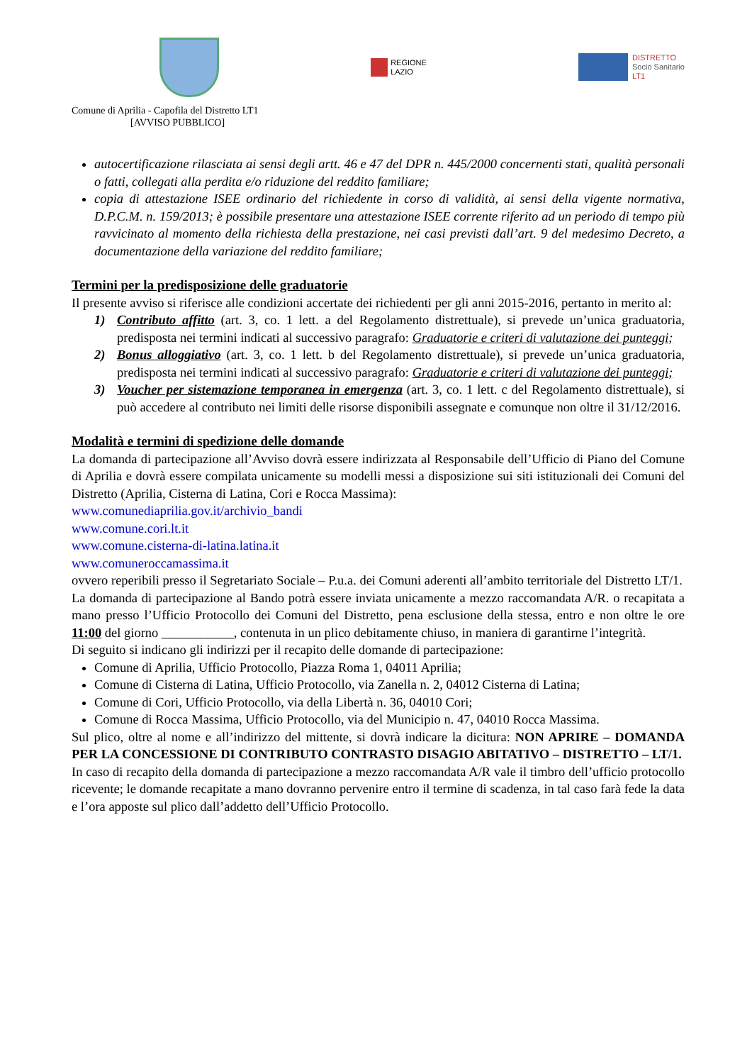REGIONE
LAZIO
DISTRETTO
Socio Sanitario
LT1
Comune di Aprilia - Capofila del Distretto LT1
[AVVISO PUBBLICO]
autocertificazione rilasciata ai sensi degli artt. 46 e 47 del DPR n. 445/2000 concernenti stati, qualità personali o fatti, collegati alla perdita e/o riduzione del reddito familiare;
copia di attestazione ISEE ordinario del richiedente in corso di validità, ai sensi della vigente normativa, D.P.C.M. n. 159/2013; è possibile presentare una attestazione ISEE corrente riferito ad un periodo di tempo più ravvicinato al momento della richiesta della prestazione, nei casi previsti dall’art. 9 del medesimo Decreto, a documentazione della variazione del reddito familiare;
Termini per la predisposizione delle graduatorie
Il presente avviso si riferisce alle condizioni accertate dei richiedenti per gli anni 2015-2016, pertanto in merito al:
1) Contributo affitto (art. 3, co. 1 lett. a del Regolamento distrettuale), si prevede un’unica graduatoria, predisposta nei termini indicati al successivo paragrafo: Graduatorie e criteri di valutazione dei punteggi;
2) Bonus alloggiativo (art. 3, co. 1 lett. b del Regolamento distrettuale), si prevede un’unica graduatoria, predisposta nei termini indicati al successivo paragrafo: Graduatorie e criteri di valutazione dei punteggi;
3) Voucher per sistemazione temporanea in emergenza (art. 3, co. 1 lett. c del Regolamento distrettuale), si può accedere al contributo nei limiti delle risorse disponibili assegnate e comunque non oltre il 31/12/2016.
Modalità e termini di spedizione delle domande
La domanda di partecipazione all’Avviso dovrà essere indirizzata al Responsabile dell’Ufficio di Piano del Comune di Aprilia e dovrà essere compilata unicamente su modelli messi a disposizione sui siti istituzionali dei Comuni del Distretto (Aprilia, Cisterna di Latina, Cori e Rocca Massima):
www.comunediaprilia.gov.it/archivio_bandi
www.comune.cori.lt.it
www.comune.cisterna-di-latina.latina.it
www.comuneroccamassima.it
ovvero reperibili presso il Segretariato Sociale – P.u.a. dei Comuni aderenti all’ambito territoriale del Distretto LT/1.
La domanda di partecipazione al Bando potrà essere inviata unicamente a mezzo raccomandata A/R. o recapitata a mano presso l’Ufficio Protocollo dei Comuni del Distretto, pena esclusione della stessa, entro e non oltre le ore 11:00 del giorno ___________, contenuta in un plico debitamente chiuso, in maniera di garantirne l’integrità.
Di seguito si indicano gli indirizzi per il recapito delle domande di partecipazione:
Comune di Aprilia, Ufficio Protocollo, Piazza Roma 1, 04011 Aprilia;
Comune di Cisterna di Latina, Ufficio Protocollo, via Zanella n. 2, 04012 Cisterna di Latina;
Comune di Cori, Ufficio Protocollo, via della Libertà n. 36, 04010 Cori;
Comune di Rocca Massima, Ufficio Protocollo, via del Municipio n. 47, 04010 Rocca Massima.
Sul plico, oltre al nome e all’indirizzo del mittente, si dovrà indicare la dicitura: NON APRIRE – DOMANDA PER LA CONCESSIONE DI CONTRIBUTO CONTRASTO DISAGIO ABITATIVO – DISTRETTO – LT/1.
In caso di recapito della domanda di partecipazione a mezzo raccomandata A/R vale il timbro dell’ufficio protocollo ricevente; le domande recapitate a mano dovranno pervenire entro il termine di scadenza, in tal caso farà fede la data e l’ora apposte sul plico dall’addetto dell’Ufficio Protocollo.